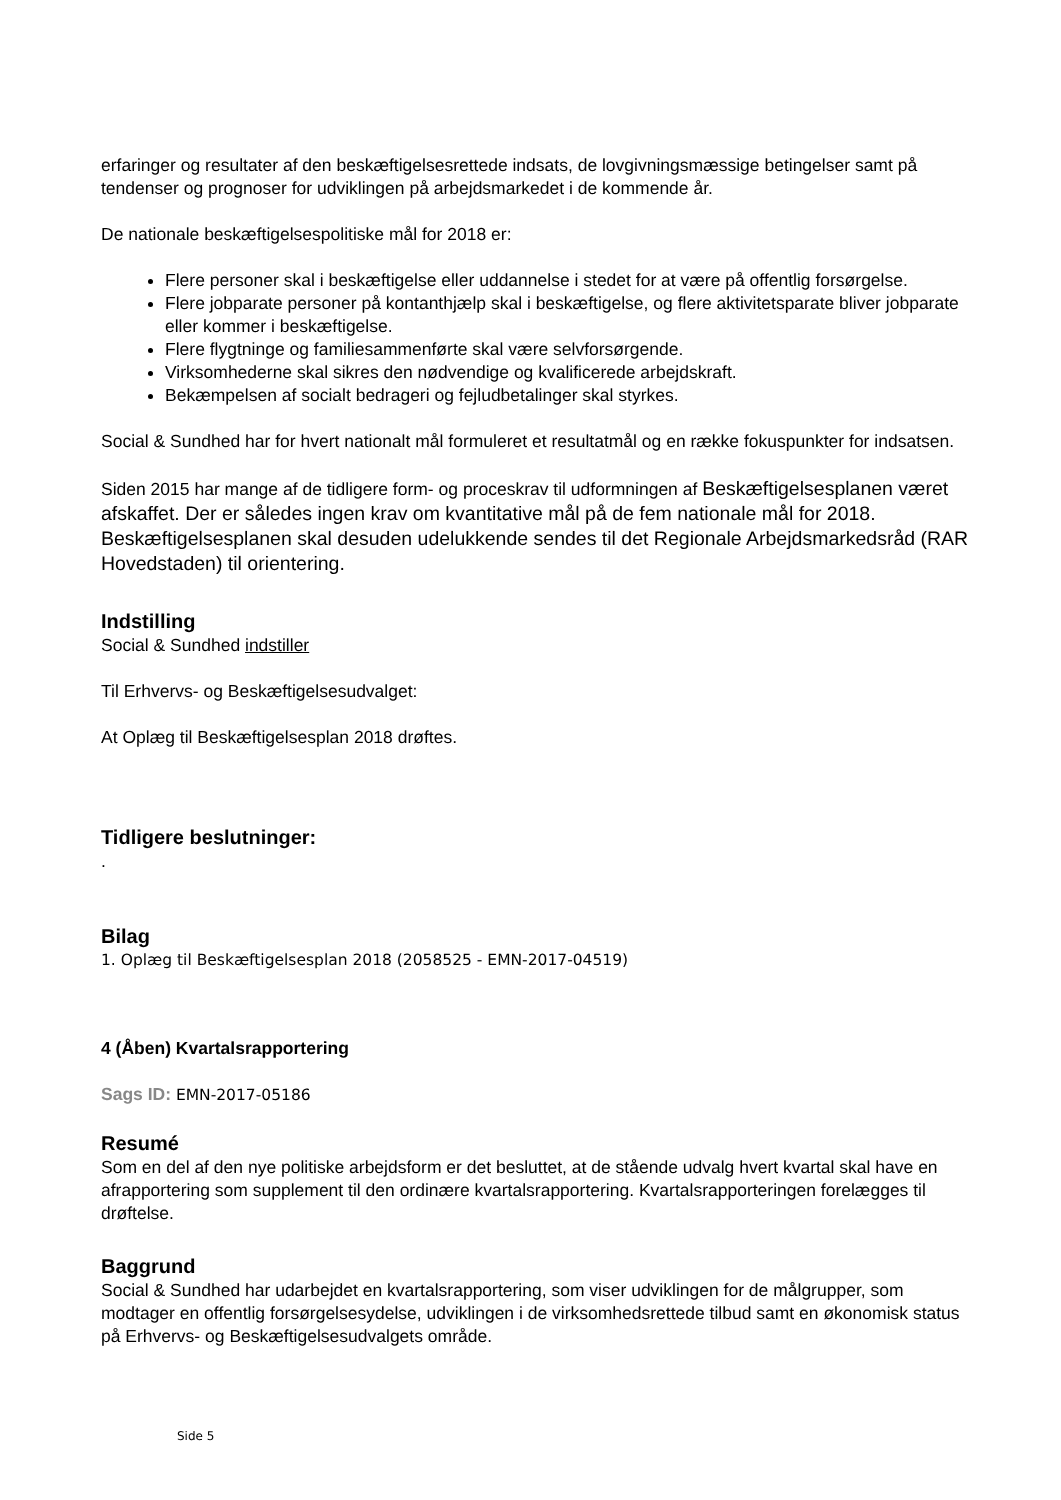erfaringer og resultater af den beskæftigelsesrettede indsats, de lovgivningsmæssige betingelser samt på tendenser og prognoser for udviklingen på arbejdsmarkedet i de kommende år.
De nationale beskæftigelsespolitiske mål for 2018 er:
Flere personer skal i beskæftigelse eller uddannelse i stedet for at være på offentlig forsørgelse.
Flere jobparate personer på kontanthjælp skal i beskæftigelse, og flere aktivitetsparate bliver jobparate eller kommer i beskæftigelse.
Flere flygtninge og familiesammenførte skal være selvforsørgende.
Virksomhederne skal sikres den nødvendige og kvalificerede arbejdskraft.
Bekæmpelsen af socialt bedrageri og fejludbetalinger skal styrkes.
Social & Sundhed har for hvert nationalt mål formuleret et resultatmål og en række fokuspunkter for indsatsen.
Siden 2015 har mange af de tidligere form- og proceskrav til udformningen af Beskæftigelsesplanen været afskaffet. Der er således ingen krav om kvantitative mål på de fem nationale mål for 2018. Beskæftigelsesplanen skal desuden udelukkende sendes til det Regionale Arbejdsmarkedsråd (RAR Hovedstaden) til orientering.
Indstilling
Social & Sundhed indstiller
Til Erhvervs- og Beskæftigelsesudvalget:
At Oplæg til Beskæftigelsesplan 2018 drøftes.
Tidligere beslutninger:
.
Bilag
1. Oplæg til Beskæftigelsesplan 2018 (2058525 - EMN-2017-04519)
4 (Åben) Kvartalsrapportering
Sags ID: EMN-2017-05186
Resumé
Som en del af den nye politiske arbejdsform er det besluttet, at de stående udvalg hvert kvartal skal have en afrapportering som supplement til den ordinære kvartalsrapportering. Kvartalsrapporteringen forelægges til drøftelse.
Baggrund
Social & Sundhed har udarbejdet en kvartalsrapportering, som viser udviklingen for de målgrupper, som modtager en offentlig forsørgelsesydelse, udviklingen i de virksomhedsrettede tilbud samt en økonomisk status på Erhvervs- og Beskæftigelsesudvalgets område.
Side 5